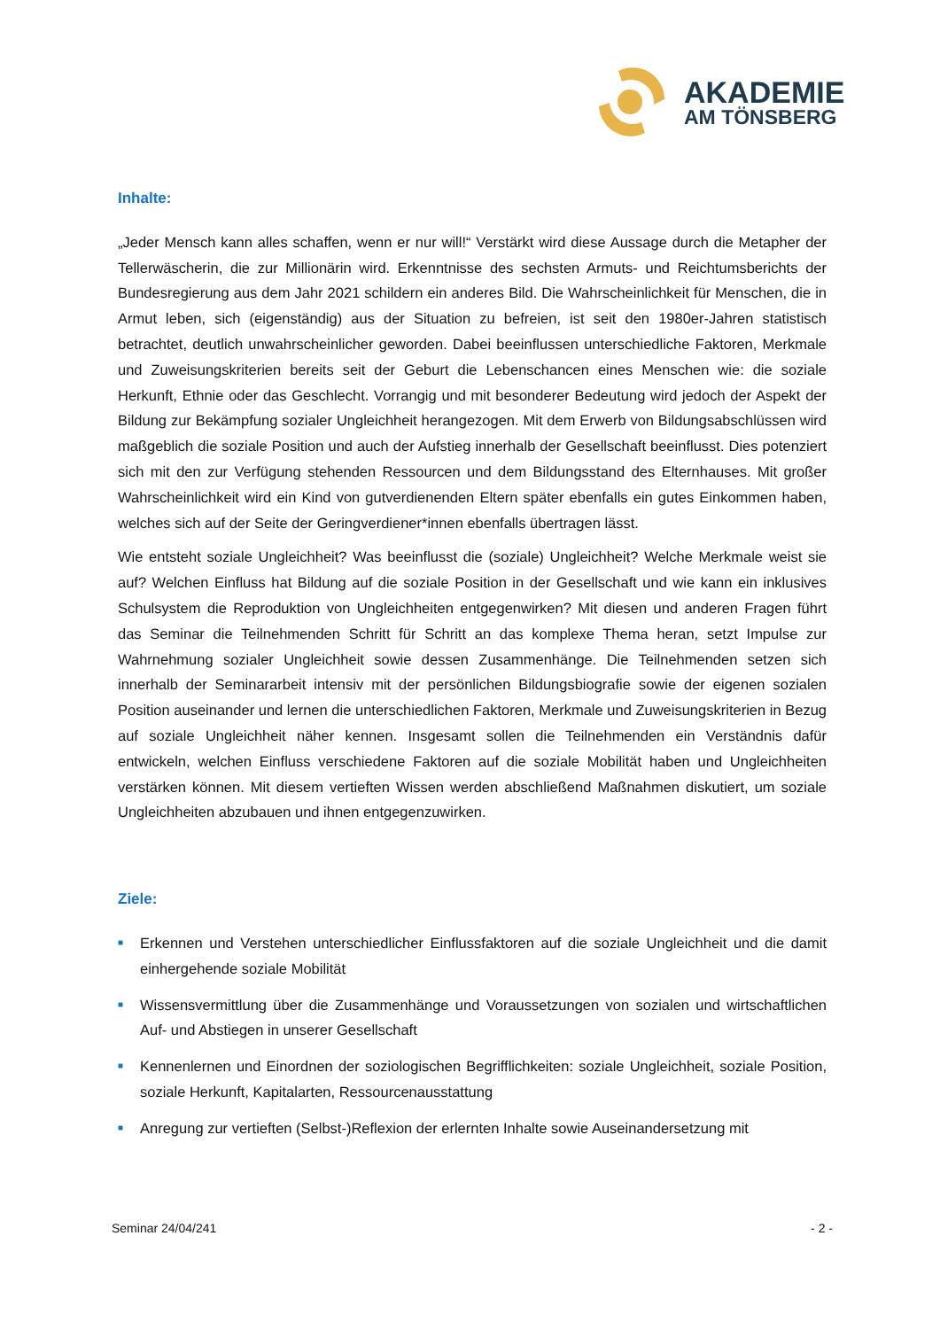AKADEMIE
AM TÖNSBERG
Inhalte:
„Jeder Mensch kann alles schaffen, wenn er nur will!“ Verstärkt wird diese Aussage durch die Metapher der Tellerwäscherin, die zur Millionärin wird. Erkenntnisse des sechsten Armuts- und Reichtumsberichts der Bundesregierung aus dem Jahr 2021 schildern ein anderes Bild. Die Wahrscheinlichkeit für Menschen, die in Armut leben, sich (eigenständig) aus der Situation zu befreien, ist seit den 1980er-Jahren statistisch betrachtet, deutlich unwahrscheinlicher geworden. Dabei beeinflussen unterschiedliche Faktoren, Merkmale und Zuweisungskriterien bereits seit der Geburt die Lebenschancen eines Menschen wie: die soziale Herkunft, Ethnie oder das Geschlecht. Vorrangig und mit besonderer Bedeutung wird jedoch der Aspekt der Bildung zur Bekämpfung sozialer Ungleichheit herangezogen. Mit dem Erwerb von Bildungsabschlüssen wird maßgeblich die soziale Position und auch der Aufstieg innerhalb der Gesellschaft beeinflusst. Dies potenziert sich mit den zur Verfügung stehenden Ressourcen und dem Bildungsstand des Elternhauses. Mit großer Wahrscheinlichkeit wird ein Kind von gutverdienenden Eltern später ebenfalls ein gutes Einkommen haben, welches sich auf der Seite der Geringverdiener*innen ebenfalls übertragen lässt.
Wie entsteht soziale Ungleichheit? Was beeinflusst die (soziale) Ungleichheit? Welche Merkmale weist sie auf? Welchen Einfluss hat Bildung auf die soziale Position in der Gesellschaft und wie kann ein inklusives Schulsystem die Reproduktion von Ungleichheiten entgegenwirken? Mit diesen und anderen Fragen führt das Seminar die Teilnehmenden Schritt für Schritt an das komplexe Thema heran, setzt Impulse zur Wahrnehmung sozialer Ungleichheit sowie dessen Zusammenhänge. Die Teilnehmenden setzen sich innerhalb der Seminararbeit intensiv mit der persönlichen Bildungsbiografie sowie der eigenen sozialen Position auseinander und lernen die unterschiedlichen Faktoren, Merkmale und Zuweisungskriterien in Bezug auf soziale Ungleichheit näher kennen. Insgesamt sollen die Teilnehmenden ein Verständnis dafür entwickeln, welchen Einfluss verschiedene Faktoren auf die soziale Mobilität haben und Ungleichheiten verstärken können. Mit diesem vertieften Wissen werden abschließend Maßnahmen diskutiert, um soziale Ungleichheiten abzubauen und ihnen entgegenzuwirken.
Ziele:
■ Erkennen und Verstehen unterschiedlicher Einflussfaktoren auf die soziale Ungleichheit und die damit einhergehende soziale Mobilität
■ Wissensvermittlung über die Zusammenhänge und Voraussetzungen von sozialen und wirtschaftlichen Auf- und Abstiegen in unserer Gesellschaft
■ Kennenlernen und Einordnen der soziologischen Begrifflichkeiten: soziale Ungleichheit, soziale Position, soziale Herkunft, Kapitalarten, Ressourcenausstattung
■ Anregung zur vertieften (Selbst-)Reflexion der erlernten Inhalte sowie Auseinandersetzung mit
Seminar 24/04/241 - 2 -